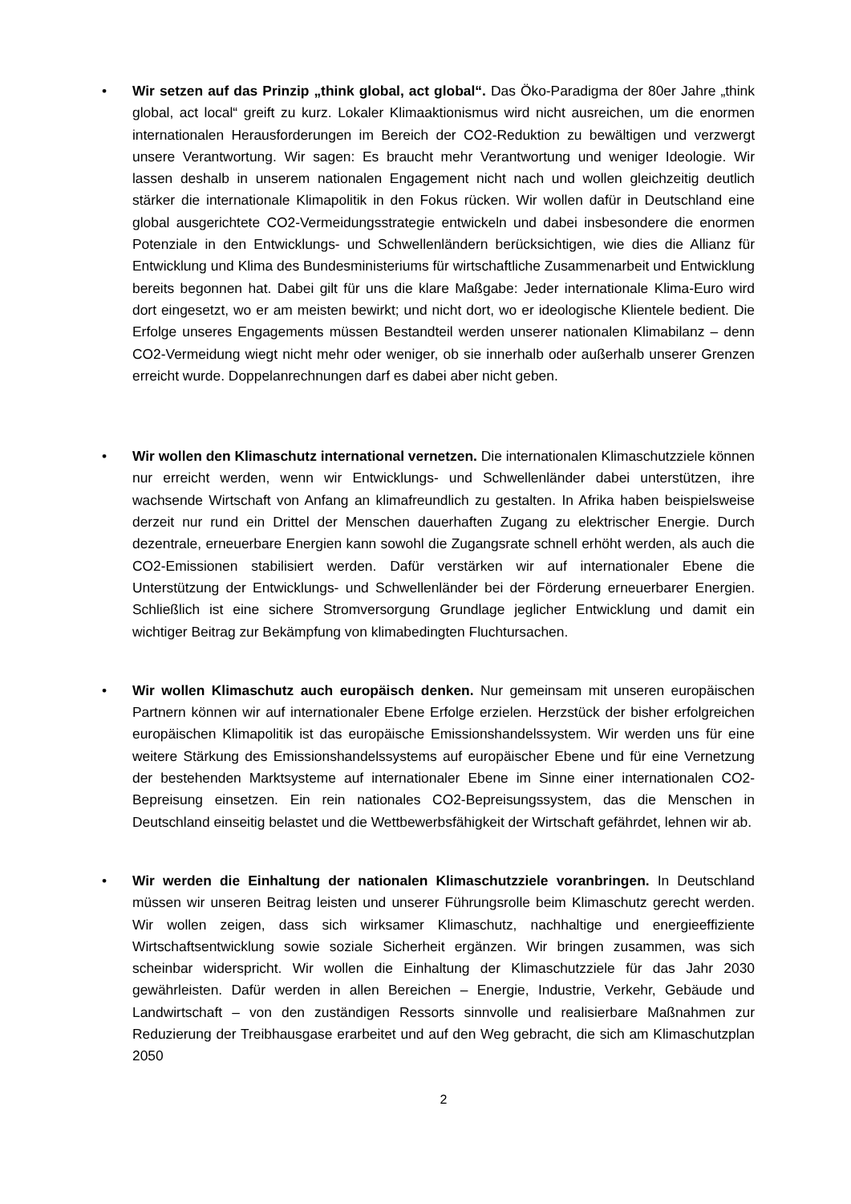•
Wir setzen auf das Prinzip „think global, act global“. Das Öko-Paradigma der 80er Jahre „think global, act local“ greift zu kurz. Lokaler Klimaaktionismus wird nicht ausreichen, um die enormen internationalen Herausforderungen im Bereich der CO2-Reduktion zu bewältigen und verzwergt unsere Verantwortung. Wir sagen: Es braucht mehr Verantwortung und weniger Ideologie. Wir lassen deshalb in unserem nationalen Engagement nicht nach und wollen gleichzeitig deutlich stärker die internationale Klimapolitik in den Fokus rücken. Wir wollen dafür in Deutschland eine global ausgerichtete CO2-Vermeidungsstrategie entwickeln und dabei insbesondere die enormen Potenziale in den Entwicklungs- und Schwellenländern berücksichtigen, wie dies die Allianz für Entwicklung und Klima des Bundesministeriums für wirtschaftliche Zusammenarbeit und Entwicklung bereits begonnen hat. Dabei gilt für uns die klare Maßgabe: Jeder internationale Klima-Euro wird dort eingesetzt, wo er am meisten bewirkt; und nicht dort, wo er ideologische Klientele bedient. Die Erfolge unseres Engagements müssen Bestandteil werden unserer nationalen Klimabilanz – denn CO2-Vermeidung wiegt nicht mehr oder weniger, ob sie innerhalb oder außerhalb unserer Grenzen erreicht wurde. Doppelanrechnungen darf es dabei aber nicht geben.
•
Wir wollen den Klimaschutz international vernetzen. Die internationalen Klimaschutzziele können nur erreicht werden, wenn wir Entwicklungs- und Schwellenländer dabei unterstützen, ihre wachsende Wirtschaft von Anfang an klimafreundlich zu gestalten. In Afrika haben beispielsweise derzeit nur rund ein Drittel der Menschen dauerhaften Zugang zu elektrischer Energie. Durch dezentrale, erneuerbare Energien kann sowohl die Zugangsrate schnell erhöht werden, als auch die CO2-Emissionen stabilisiert werden. Dafür verstärken wir auf internationaler Ebene die Unterstützung der Entwicklungs- und Schwellenländer bei der Förderung erneuerbarer Energien. Schließlich ist eine sichere Stromversorgung Grundlage jeglicher Entwicklung und damit ein wichtiger Beitrag zur Bekämpfung von klimabedingten Fluchtursachen.
•
Wir wollen Klimaschutz auch europäisch denken. Nur gemeinsam mit unseren europäischen Partnern können wir auf internationaler Ebene Erfolge erzielen. Herzstück der bisher erfolgreichen europäischen Klimapolitik ist das europäische Emissionshandelssystem. Wir werden uns für eine weitere Stärkung des Emissionshandelssystems auf europäischer Ebene und für eine Vernetzung der bestehenden Marktsysteme auf internationaler Ebene im Sinne einer internationalen CO2-Bepreisung einsetzen. Ein rein nationales CO2-Bepreisungssystem, das die Menschen in Deutschland einseitig belastet und die Wettbewerbsfähigkeit der Wirtschaft gefährdet, lehnen wir ab.
•
Wir werden die Einhaltung der nationalen Klimaschutzziele voranbringen. In Deutschland müssen wir unseren Beitrag leisten und unserer Führungsrolle beim Klimaschutz gerecht werden. Wir wollen zeigen, dass sich wirksamer Klimaschutz, nachhaltige und energieeffiziente Wirtschaftsentwicklung sowie soziale Sicherheit ergänzen. Wir bringen zusammen, was sich scheinbar widerspricht. Wir wollen die Einhaltung der Klimaschutzziele für das Jahr 2030 gewährleisten. Dafür werden in allen Bereichen – Energie, Industrie, Verkehr, Gebäude und Landwirtschaft – von den zuständigen Ressorts sinnvolle und realisierbare Maßnahmen zur Reduzierung der Treibhausgase erarbeitet und auf den Weg gebracht, die sich am Klimaschutzplan 2050
2